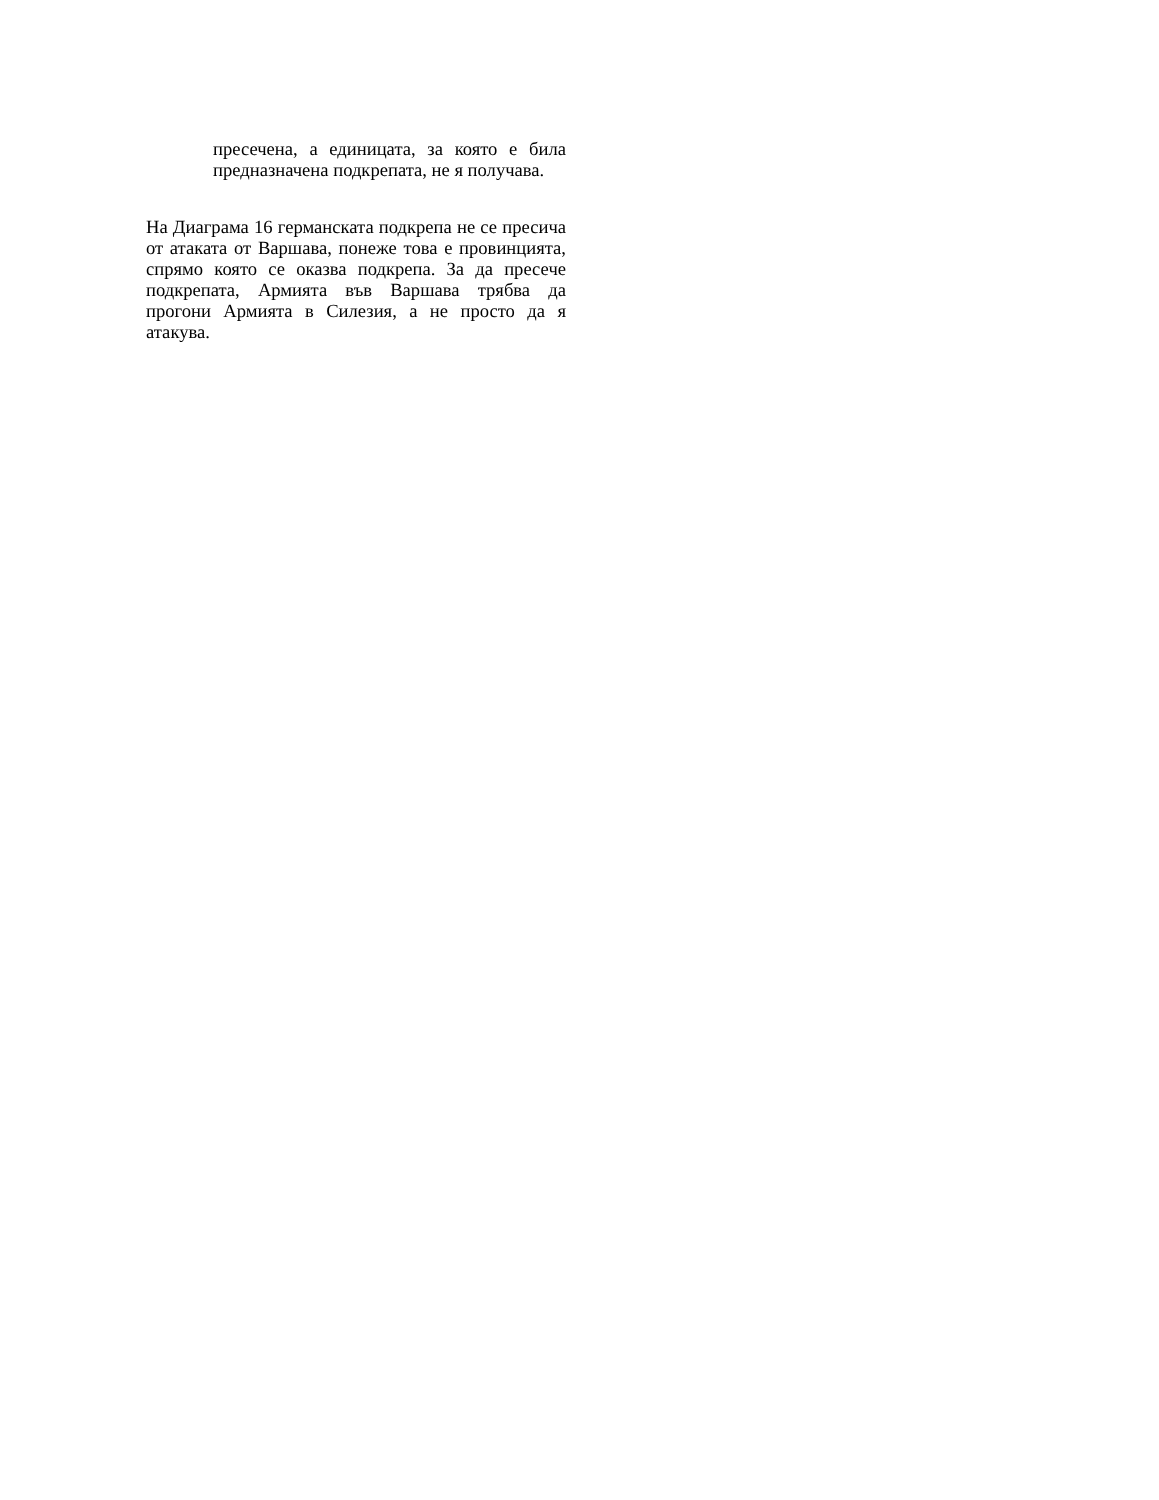пресечена, а единицата, за която е била предназначена подкрепата, не я получава.
На Диаграма 16 германската подкрепа не се пресича от атаката от Варшава, понеже това е провинцията, спрямо която се оказва подкрепа. За да пресече подкрепата, Армията във Варшава трябва да прогони Армията в Силезия, а не просто да я атакува.